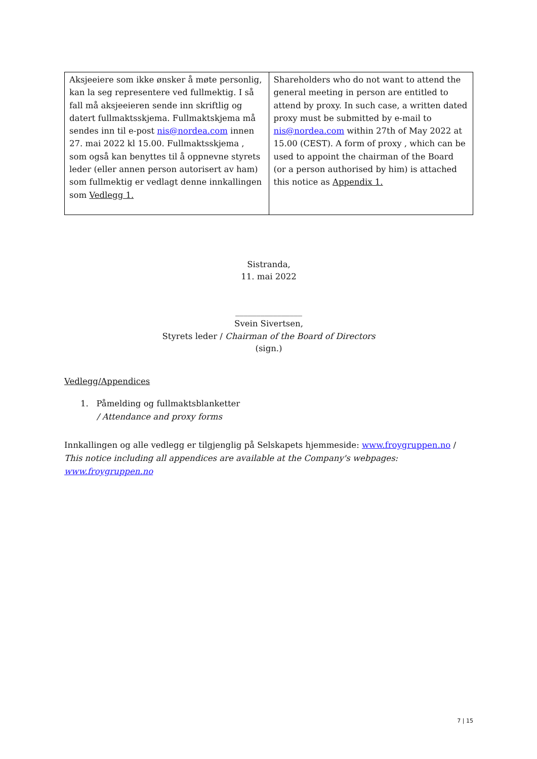| Aksjeeiere som ikke ønsker å møte personlig, kan la seg representere ved fullmektig. I så fall må aksjeeieren sende inn skriftlig og datert fullmaktsskjema. Fullmaktskjema må sendes inn til e-post nis@nordea.com innen 27. mai 2022 kl 15.00. Fullmaktsskjema , som også kan benyttes til å oppnevne styrets leder (eller annen person autorisert av ham) som fullmektig er vedlagt denne innkallingen som Vedlegg 1. | Shareholders who do not want to attend the general meeting in person are entitled to attend by proxy. In such case, a written dated proxy must be submitted by e-mail to nis@nordea.com within 27th of May 2022 at 15.00 (CEST). A form of proxy , which can be used to appoint the chairman of the Board (or a person authorised by him) is attached this notice as Appendix 1. |
Sistranda,
11. mai 2022
________________
Svein Sivertsen,
Styrets leder / Chairman of the Board of Directors
(sign.)
Vedlegg/Appendices
1. Påmelding og fullmaktsblanketter
/ Attendance and proxy forms
Innkallingen og alle vedlegg er tilgjenglig på Selskapets hjemmeside: www.froygruppen.no / This notice including all appendices are available at the Company's webpages: www.froygruppen.no
7 | 15